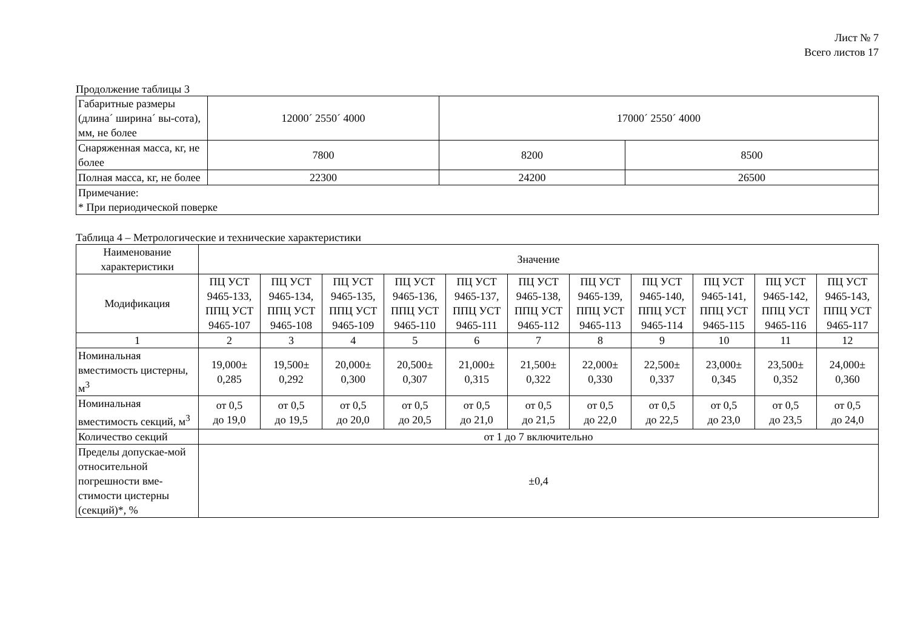Лист № 7
Всего листов 17
Продолжение таблицы 3
| Габаритные размеры (длина´ ширина´ вы-сота), мм, не более | 12000´ 2550´ 4000 | 17000´ 2550´ 4000 | |
| Снаряженная масса, кг, не более | 7800 | 8200 | 8500 |
| Полная масса, кг, не более | 22300 | 24200 | 26500 |
| Примечание: * При периодической поверке | | | |
Таблица 4 – Метрологические и технические характеристики
| Наименование характеристики | Значение | | | | | | | | | | |
| Модификация | ПЦ УСТ 9465-133, ППЦ УСТ 9465-107 | ПЦ УСТ 9465-134, ППЦ УСТ 9465-108 | ПЦ УСТ 9465-135, ППЦ УСТ 9465-109 | ПЦ УСТ 9465-136, ППЦ УСТ 9465-110 | ПЦ УСТ 9465-137, ППЦ УСТ 9465-111 | ПЦ УСТ 9465-138, ППЦ УСТ 9465-112 | ПЦ УСТ 9465-139, ППЦ УСТ 9465-113 | ПЦ УСТ 9465-140, ППЦ УСТ 9465-114 | ПЦ УСТ 9465-141, ППЦ УСТ 9465-115 | ПЦ УСТ 9465-142, ППЦ УСТ 9465-116 | ПЦ УСТ 9465-143, ППЦ УСТ 9465-117 |
| 1 | 2 | 3 | 4 | 5 | 6 | 7 | 8 | 9 | 10 | 11 | 12 |
| Номинальная вместимость цистерны, м<sup>3</sup> | 19,000± 0,285 | 19,500± 0,292 | 20,000± 0,300 | 20,500± 0,307 | 21,000± 0,315 | 21,500± 0,322 | 22,000± 0,330 | 22,500± 0,337 | 23,000± 0,345 | 23,500± 0,352 | 24,000± 0,360 |
| Номинальная вместимость секций, м<sup>3</sup> | от 0,5 до 19,0 | от 0,5 до 19,5 | от 0,5 до 20,0 | от 0,5 до 20,5 | от 0,5 до 21,0 | от 0,5 до 21,5 | от 0,5 до 22,0 | от 0,5 до 22,5 | от 0,5 до 23,0 | от 0,5 до 23,5 | от 0,5 до 24,0 |
| Количество секций | от 1 до 7 включительно | | | | | | | | | | |
| Пределы допускае-мой относительной погрешности вме-стимости цистерны (секций)*, % | ±0,4 | | | | | | | | | | |